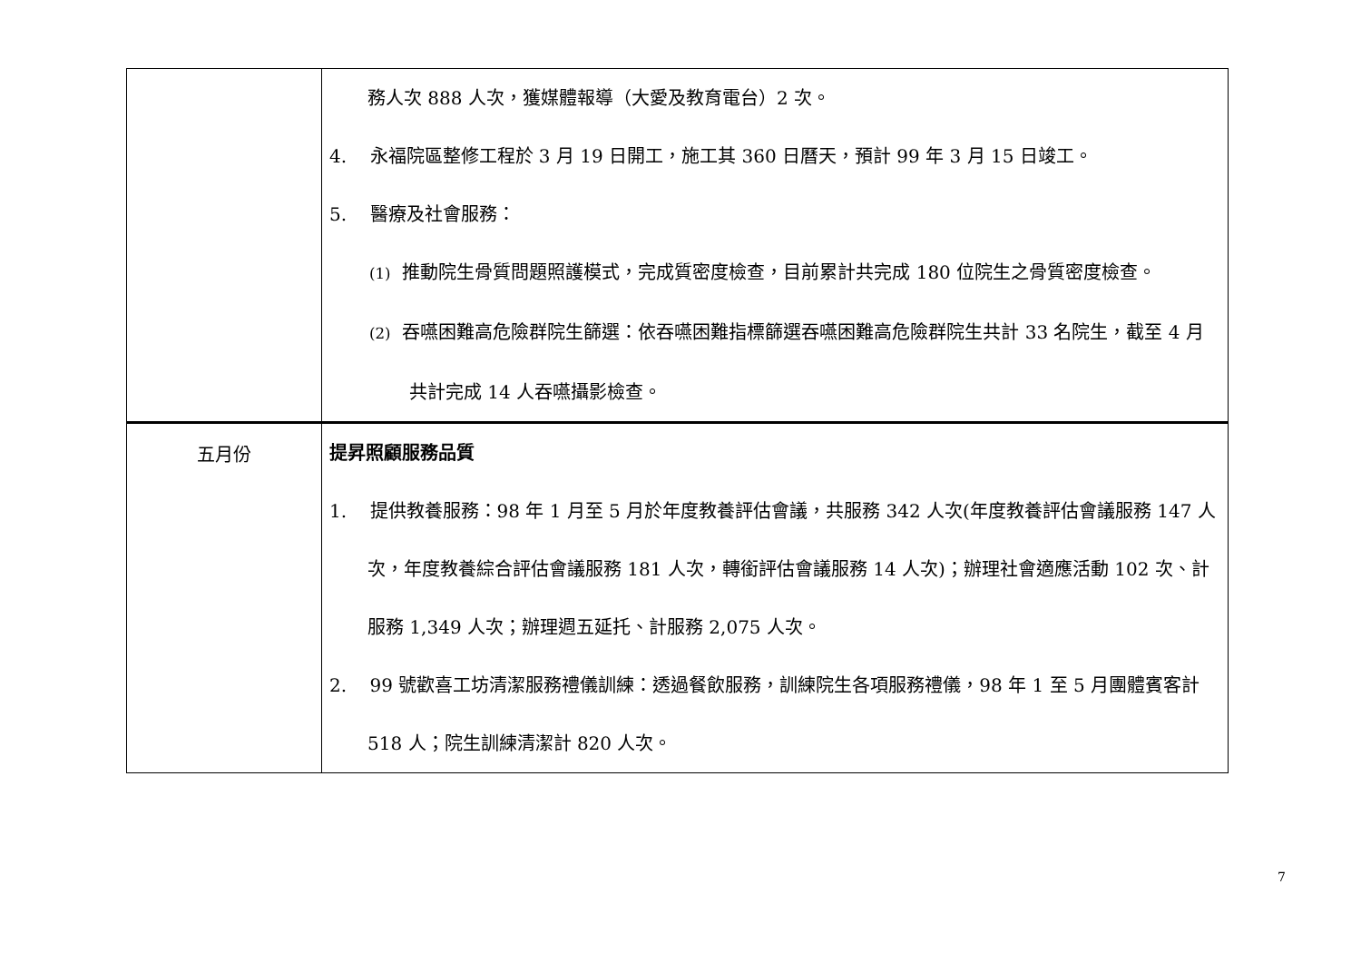| | 務人次 888 人次，獲媒體報導（大愛及教育電台）2 次。 4. 永福院區整修工程於 3 月 19 日開工，施工其 360 日曆天，預計 99 年 3 月 15 日竣工。 5. 醫療及社會服務： (1) 推動院生骨質問題照護模式，完成質密度檢查，目前累計共完成 180 位院生之骨質密度檢查。 (2) 吞嚥困難高危險群院生篩選：依吞嚥困難指標篩選吞嚥困難高危險群院生共計 33 名院生，截至 4 月共計完成 14 人吞嚥攝影檢查。 |
| 五月份 | 提昇照顧服務品質 1. 提供教養服務：98 年 1 月至 5 月於年度教養評估會議，共服務 342 人次(年度教養評估會議服務 147 人次，年度教養綜合評估會議服務 181 人次，轉銜評估會議服務 14 人次)；辦理社會適應活動 102 次、計服務 1,349 人次；辦理週五延托、計服務 2,075 人次。 2. 99 號歡喜工坊清潔服務禮儀訓練：透過餐飲服務，訓練院生各項服務禮儀，98 年 1 至 5 月團體賓客計 518 人；院生訓練清潔計 820 人次。 |
7